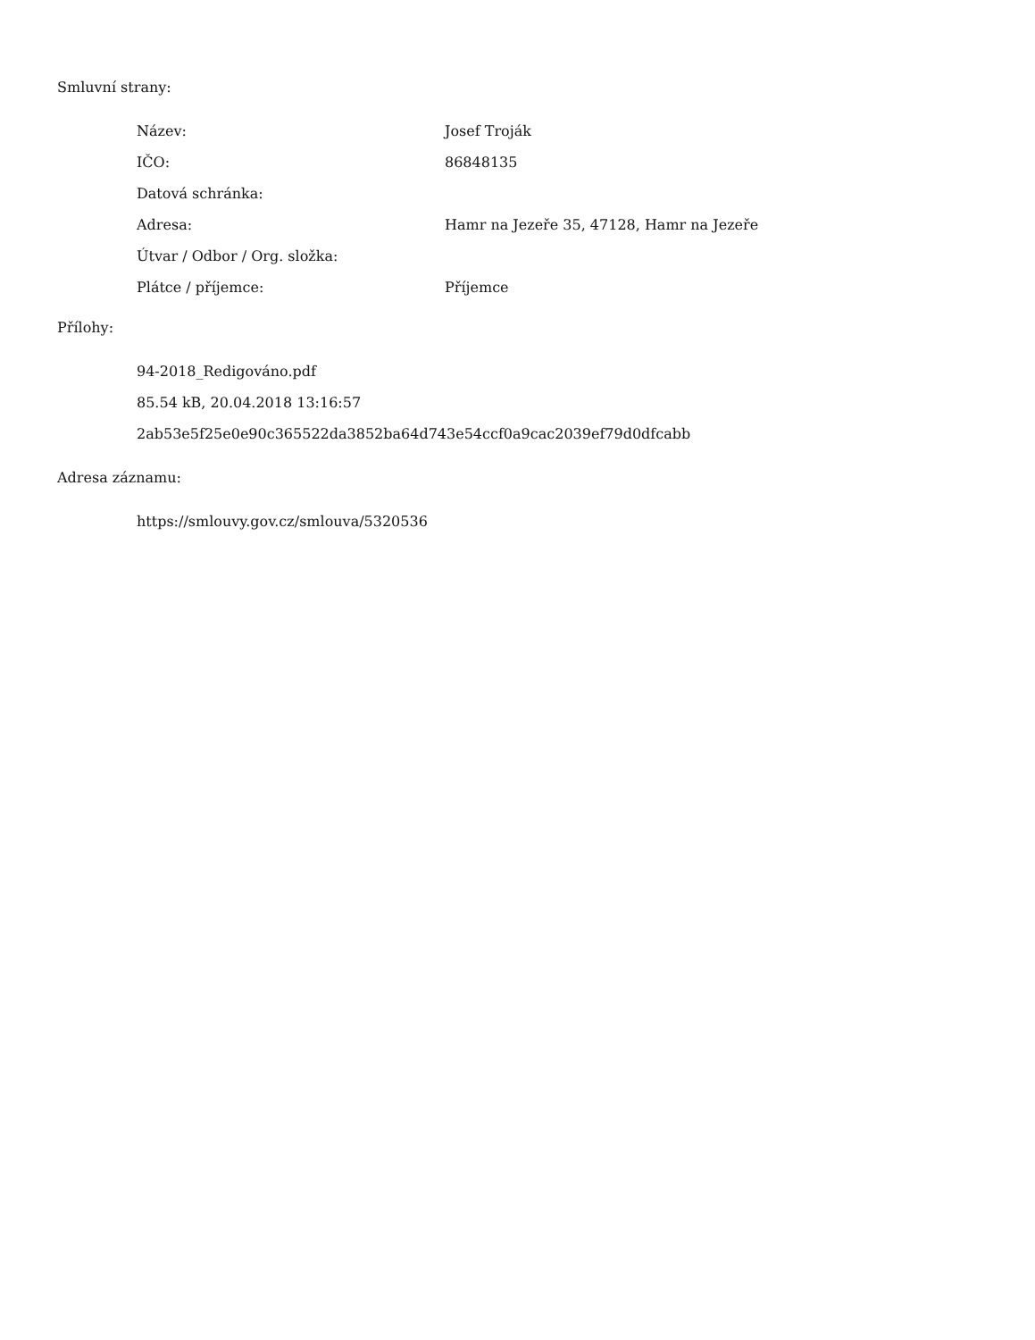Smluvní strany:
| Název: | Josef Troják |
| IČO: | 86848135 |
| Datová schránka: | |
| Adresa: | Hamr na Jezeře 35, 47128, Hamr na Jezeře |
| Útvar / Odbor / Org. složka: | |
| Plátce / příjemce: | Příjemce |
Přílohy:
94-2018_Redigováno.pdf
85.54 kB, 20.04.2018 13:16:57
2ab53e5f25e0e90c365522da3852ba64d743e54ccf0a9cac2039ef79d0dfcabb
Adresa záznamu:
https://smlouvy.gov.cz/smlouva/5320536